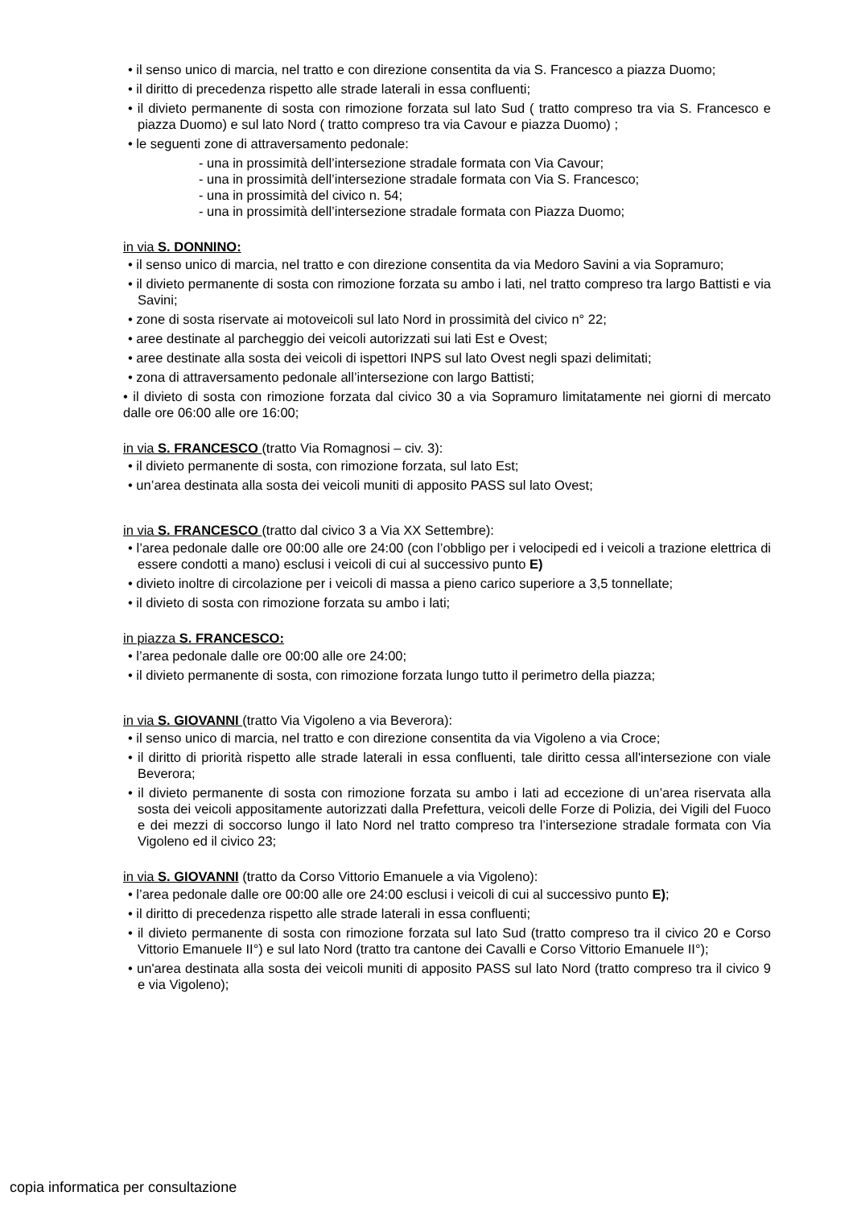• il senso unico di marcia, nel tratto e con direzione consentita da via S. Francesco a piazza Duomo;
• il diritto di precedenza rispetto alle strade laterali in essa confluenti;
• il divieto permanente di sosta con rimozione forzata sul lato Sud ( tratto compreso tra via S. Francesco e piazza Duomo) e sul lato Nord ( tratto compreso tra via Cavour e piazza Duomo) ;
• le seguenti zone di attraversamento pedonale:
- una in prossimità dell’intersezione stradale formata con Via Cavour;
- una in prossimità dell’intersezione stradale formata con Via S. Francesco;
- una in prossimità del civico n. 54;
- una in prossimità dell’intersezione stradale formata con Piazza Duomo;
in via S. DONNINO:
• il senso unico di marcia, nel tratto e con direzione consentita da via Medoro Savini a via Sopramuro;
• il divieto permanente di sosta con rimozione forzata su ambo i lati, nel tratto compreso tra largo Battisti e via Savini;
• zone di sosta riservate ai motoveicoli sul lato Nord in prossimità del civico n° 22;
• aree destinate al parcheggio dei veicoli autorizzati sui lati Est e Ovest;
• aree destinate alla sosta dei veicoli di ispettori INPS sul lato Ovest negli spazi delimitati;
• zona di attraversamento pedonale all’intersezione con largo Battisti;
• il divieto di sosta con rimozione forzata dal civico 30 a via Sopramuro limitatamente nei giorni di mercato dalle ore 06:00 alle ore 16:00;
in via S. FRANCESCO (tratto Via Romagnosi – civ. 3):
• il divieto permanente di sosta, con rimozione forzata, sul lato Est;
• un’area destinata alla sosta dei veicoli muniti di apposito PASS sul lato Ovest;
in via S. FRANCESCO (tratto dal civico 3 a Via XX Settembre):
• l’area pedonale dalle ore 00:00 alle ore 24:00 (con l’obbligo per i velocipedi ed i veicoli a trazione elettrica di essere condotti a mano) esclusi i veicoli di cui al successivo punto E)
• divieto inoltre di circolazione per i veicoli di massa a pieno carico superiore a 3,5 tonnellate;
• il divieto di sosta con rimozione forzata su ambo i lati;
in piazza S. FRANCESCO:
• l’area pedonale dalle ore 00:00 alle ore 24:00;
• il divieto permanente di sosta, con rimozione forzata lungo tutto il perimetro della piazza;
in via S. GIOVANNI (tratto Via Vigoleno a via Beverora):
• il senso unico di marcia, nel tratto e con direzione consentita da via Vigoleno a via Croce;
• il diritto di priorità rispetto alle strade laterali in essa confluenti, tale diritto cessa all'intersezione con viale Beverora;
• il divieto permanente di sosta con rimozione forzata su ambo i lati ad eccezione di un’area riservata alla sosta dei veicoli appositamente autorizzati dalla Prefettura, veicoli delle Forze di Polizia, dei Vigili del Fuoco e dei mezzi di soccorso lungo il lato Nord nel tratto compreso tra l’intersezione stradale formata con Via Vigoleno ed il civico 23;
in via S. GIOVANNI (tratto da Corso Vittorio Emanuele a via Vigoleno):
• l’area pedonale dalle ore 00:00 alle ore 24:00 esclusi i veicoli di cui al successivo punto E);
• il diritto di precedenza rispetto alle strade laterali in essa confluenti;
• il divieto permanente di sosta con rimozione forzata sul lato Sud (tratto compreso tra il civico 20 e Corso Vittorio Emanuele II°) e sul lato Nord (tratto tra cantone dei Cavalli e Corso Vittorio Emanuele II°);
• un'area destinata alla sosta dei veicoli muniti di apposito PASS sul lato Nord (tratto compreso tra il civico 9 e via Vigoleno);
copia informatica per consultazione